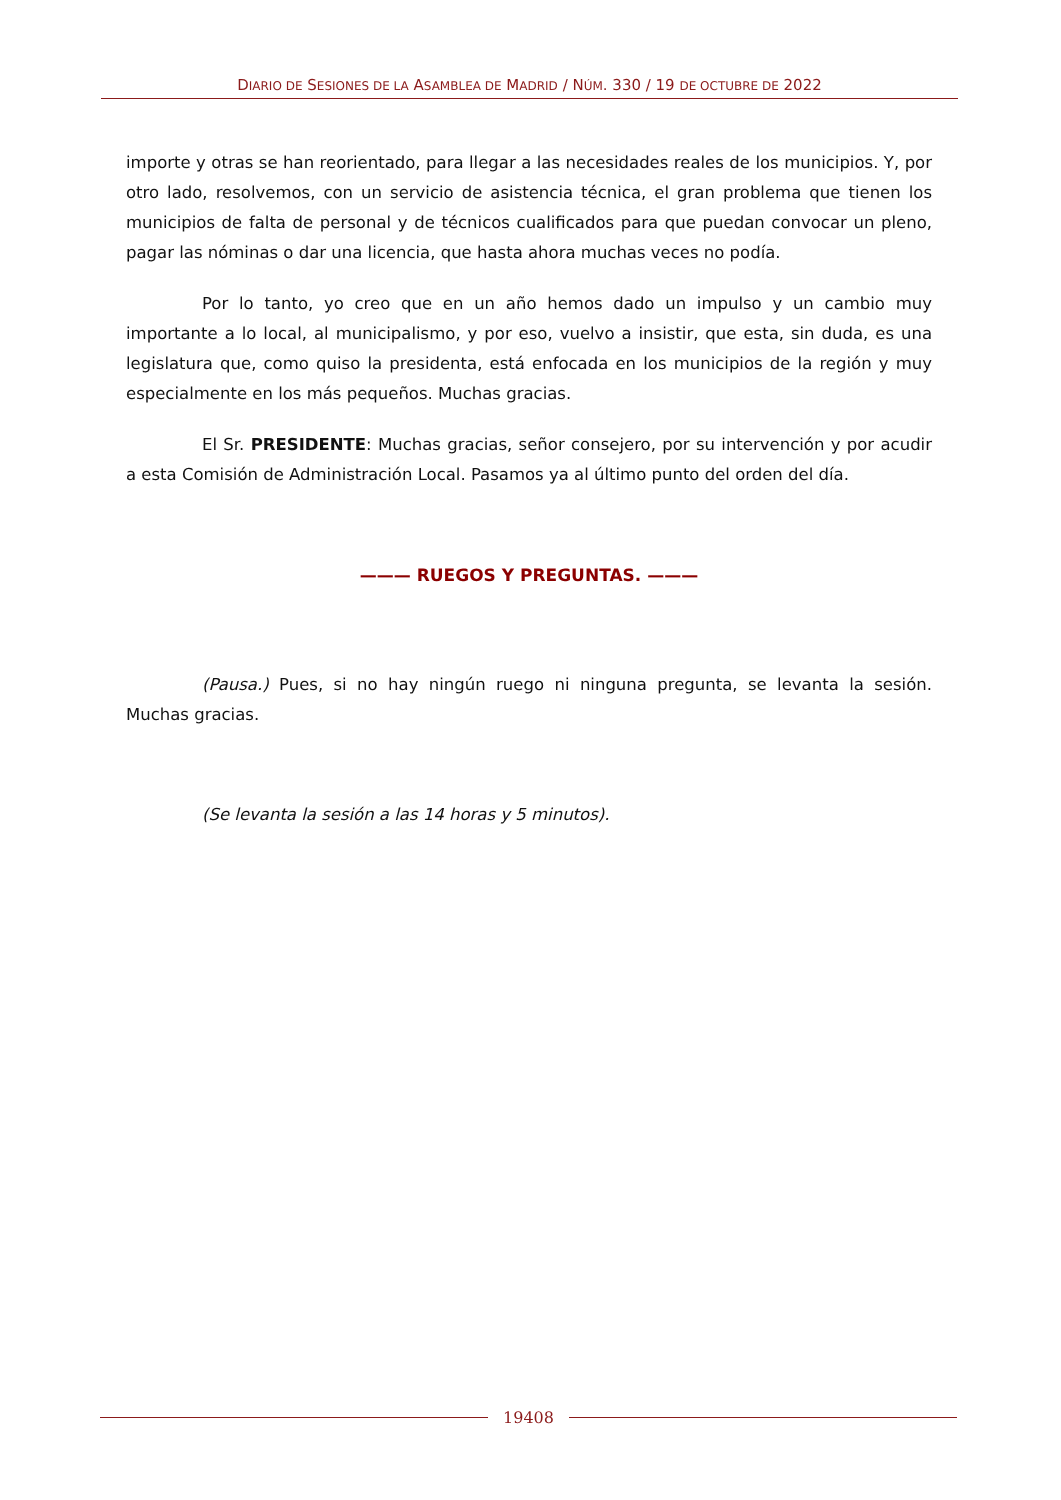DIARIO DE SESIONES DE LA ASAMBLEA DE MADRID / NÚM. 330 / 19 DE OCTUBRE DE 2022
importe y otras se han reorientado, para llegar a las necesidades reales de los municipios. Y, por otro lado, resolvemos, con un servicio de asistencia técnica, el gran problema que tienen los municipios de falta de personal y de técnicos cualificados para que puedan convocar un pleno, pagar las nóminas o dar una licencia, que hasta ahora muchas veces no podía.
Por lo tanto, yo creo que en un año hemos dado un impulso y un cambio muy importante a lo local, al municipalismo, y por eso, vuelvo a insistir, que esta, sin duda, es una legislatura que, como quiso la presidenta, está enfocada en los municipios de la región y muy especialmente en los más pequeños. Muchas gracias.
El Sr. PRESIDENTE: Muchas gracias, señor consejero, por su intervención y por acudir a esta Comisión de Administración Local. Pasamos ya al último punto del orden del día.
——— RUEGOS Y PREGUNTAS. ———
(Pausa.) Pues, si no hay ningún ruego ni ninguna pregunta, se levanta la sesión. Muchas gracias.
(Se levanta la sesión a las 14 horas y 5 minutos).
19408